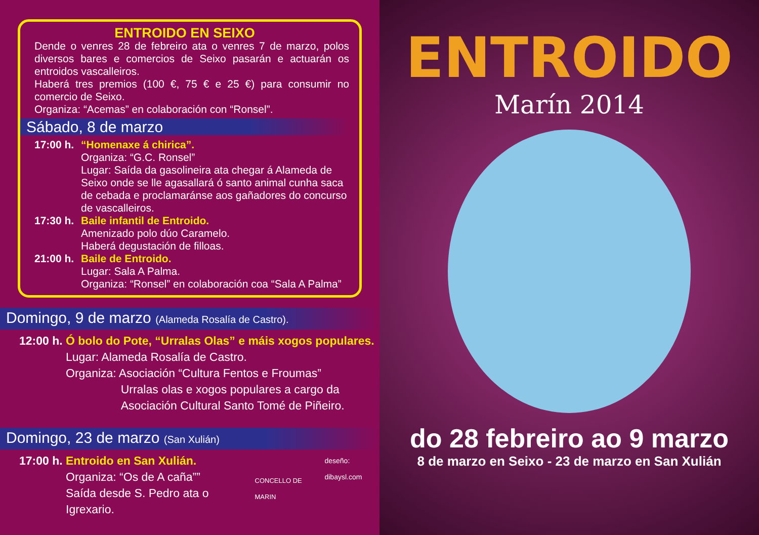ENTROIDO EN SEIXO
Dende o venres 28 de febreiro ata o venres 7 de marzo, polos diversos bares e comercios de Seixo pasarán e actuarán os entroidos vascalleiros.
Haberá tres premios (100 €, 75 € e 25 €) para consumir no comercio de Seixo.
Organiza: “Acemas” en colaboración con “Ronsel”.
Sábado, 8 de marzo
17:00 h.
“Homenaxe á chirica”.
Organiza: “G.C. Ronsel”
Lugar: Saída da gasolineira ata chegar á Alameda de Seixo onde se lle agasallará ó santo animal cunha saca de cebada e proclamaránse aos gañadores do concurso de vascalleiros.
17:30 h.
Baile infantil de Entroido.
Amenizado polo dúo Caramelo.
Haberá degustación de filloas.
21:00 h.
Baile de Entroido.
Lugar: Sala A Palma.
Organiza: “Ronsel” en colaboración coa “Sala A Palma”
Domingo, 9 de marzo (Alameda Rosalía de Castro).
12:00 h.
Ó bolo do Pote, “Urralas Olas” e máis xogos populares.
Lugar: Alameda Rosalía de Castro.
Organiza: Asociación “Cultura Fentos e Froumas”
Urralas olas e xogos populares a cargo da
Asociación Cultural Santo Tomé de Piñeiro.
Domingo, 23 de marzo (San Xulián)
17:00 h.
Entroido en San Xulián.
Organiza: “Os de A caña””
Saída desde S. Pedro ata o Igrexario.
CONCELLO DE MARIN
deseño: dibaysl.com
ENTROIDO
Marín 2014
do 28 febreiro ao 9 marzo
8 de marzo en Seixo - 23 de marzo en San Xulián